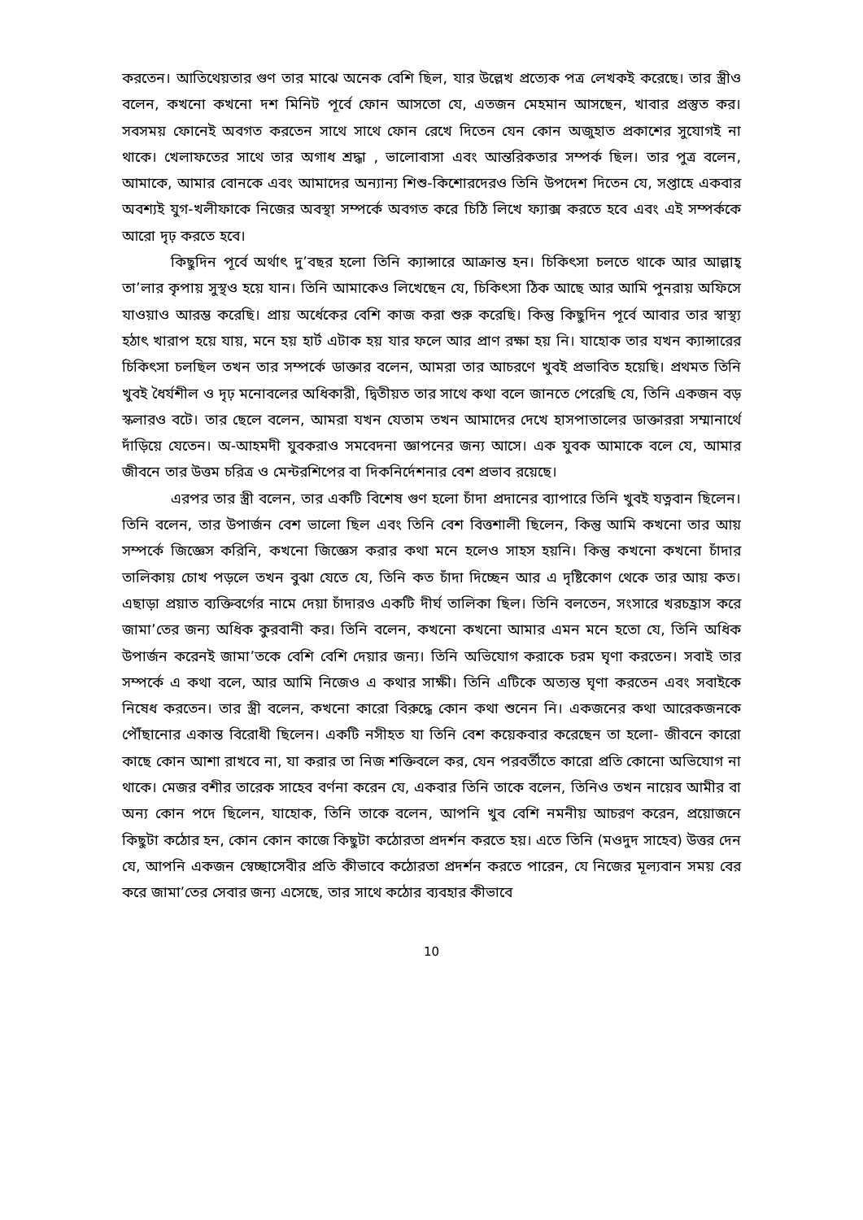করতেন। আতিথেয়তার গুণ তার মাঝে অনেক বেশি ছিল, যার উল্লেখ প্রত্যেক পত্র লেখকই করেছে। তার স্ত্রীও বলেন, কখনো কখনো দশ মিনিট পূর্বে ফোন আসতো যে, এতজন মেহমান আসছেন, খাবার প্রস্তুত কর। সবসময় ফোনেই অবগত করতেন সাথে সাথে ফোন রেখে দিতেন যেন কোন অজুহাত প্রকাশের সুযোগই না থাকে। খেলাফতের সাথে তার অগাধ শ্রদ্ধা , ভালোবাসা এবং আন্তরিকতার সম্পর্ক ছিল। তার পুত্র বলেন, আমাকে, আমার বোনকে এবং আমাদের অন্যান্য শিশু-কিশোরদেরও তিনি উপদেশ দিতেন যে, সপ্তাহে একবার অবশ্যই যুগ-খলীফাকে নিজের অবস্থা সম্পর্কে অবগত করে চিঠি লিখে ফ্যাক্স করতে হবে এবং এই সম্পর্ককে আরো দৃঢ় করতে হবে।
কিছুদিন পূর্বে অর্থাৎ দু’বছর হলো তিনি ক্যান্সারে আক্রান্ত হন। চিকিৎসা চলতে থাকে আর আল্লাহ্ তা’লার কৃপায় সুস্থও হয়ে যান। তিনি আমাকেও লিখেছেন যে, চিকিৎসা ঠিক আছে আর আমি পুনরায় অফিসে যাওয়াও আরম্ভ করেছি। প্রায় অর্ধেকের বেশি কাজ করা শুরু করেছি। কিন্তু কিছুদিন পূর্বে আবার তার স্বাস্থ্য হঠাৎ খারাপ হয়ে যায়, মনে হয় হার্ট এটাক হয় যার ফলে আর প্রাণ রক্ষা হয় নি। যাহোক তার যখন ক্যান্সারের চিকিৎসা চলছিল তখন তার সম্পর্কে ডাক্তার বলেন, আমরা তার আচরণে খুবই প্রভাবিত হয়েছি। প্রথমত তিনি খুবই ধৈর্যশীল ও দৃঢ় মনোবলের অধিকারী, দ্বিতীয়ত তার সাথে কথা বলে জানতে পেরেছি যে, তিনি একজন বড় স্কলারও বটে। তার ছেলে বলেন, আমরা যখন যেতাম তখন আমাদের দেখে হাসপাতালের ডাক্তাররা সম্মানার্থে দাঁড়িয়ে যেতেন। অ-আহমদী যুবকরাও সমবেদনা জ্ঞাপনের জন্য আসে। এক যুবক আমাকে বলে যে, আমার জীবনে তার উত্তম চরিত্র ও মেন্টরশিপের বা দিকনির্দেশনার বেশ প্রভাব রয়েছে।
এরপর তার স্ত্রী বলেন, তার একটি বিশেষ গুণ হলো চাঁদা প্রদানের ব্যাপারে তিনি খুবই যত্নবান ছিলেন। তিনি বলেন, তার উপার্জন বেশ ভালো ছিল এবং তিনি বেশ বিত্তশালী ছিলেন, কিন্তু আমি কখনো তার আয় সম্পর্কে জিজ্ঞেস করিনি, কখনো জিজ্ঞেস করার কথা মনে হলেও সাহস হয়নি। কিন্তু কখনো কখনো চাঁদার তালিকায় চোখ পড়লে তখন বুঝা যেতে যে, তিনি কত চাঁদা দিচ্ছেন আর এ দৃষ্টিকোণ থেকে তার আয় কত। এছাড়া প্রয়াত ব্যক্তিবর্গের নামে দেয়া চাঁদারও একটি দীর্ঘ তালিকা ছিল। তিনি বলতেন, সংসারে খরচহ্রাস করে জামা’তের জন্য অধিক কুরবানী কর। তিনি বলেন, কখনো কখনো আমার এমন মনে হতো যে, তিনি অধিক উপার্জন করেনই জামা’তকে বেশি বেশি দেয়ার জন্য। তিনি অভিযোগ করাকে চরম ঘৃণা করতেন। সবাই তার সম্পর্কে এ কথা বলে, আর আমি নিজেও এ কথার সাক্ষী। তিনি এটিকে অত্যন্ত ঘৃণা করতেন এবং সবাইকে নিষেধ করতেন। তার স্ত্রী বলেন, কখনো কারো বিরুদ্ধে কোন কথা শুনেন নি। একজনের কথা আরেকজনকে পৌঁছানোর একান্ত বিরোধী ছিলেন। একটি নসীহত যা তিনি বেশ কয়েকবার করেছেন তা হলো- জীবনে কারো কাছে কোন আশা রাখবে না, যা করার তা নিজ শক্তিবলে কর, যেন পরবর্তীতে কারো প্রতি কোনো অভিযোগ না থাকে। মেজর বশীর তারেক সাহেব বর্ণনা করেন যে, একবার তিনি তাকে বলেন, তিনিও তখন নায়েব আমীর বা অন্য কোন পদে ছিলেন, যাহোক, তিনি তাকে বলেন, আপনি খুব বেশি নমনীয় আচরণ করেন, প্রয়োজনে কিছুটা কঠোর হন, কোন কোন কাজে কিছুটা কঠোরতা প্রদর্শন করতে হয়। এতে তিনি (মওদুদ সাহেব) উত্তর দেন যে, আপনি একজন স্বেচ্ছাসেবীর প্রতি কীভাবে কঠোরতা প্রদর্শন করতে পারেন, যে নিজের মূল্যবান সময় বের করে জামা’তের সেবার জন্য এসেছে, তার সাথে কঠোর ব্যবহার কীভাবে
10